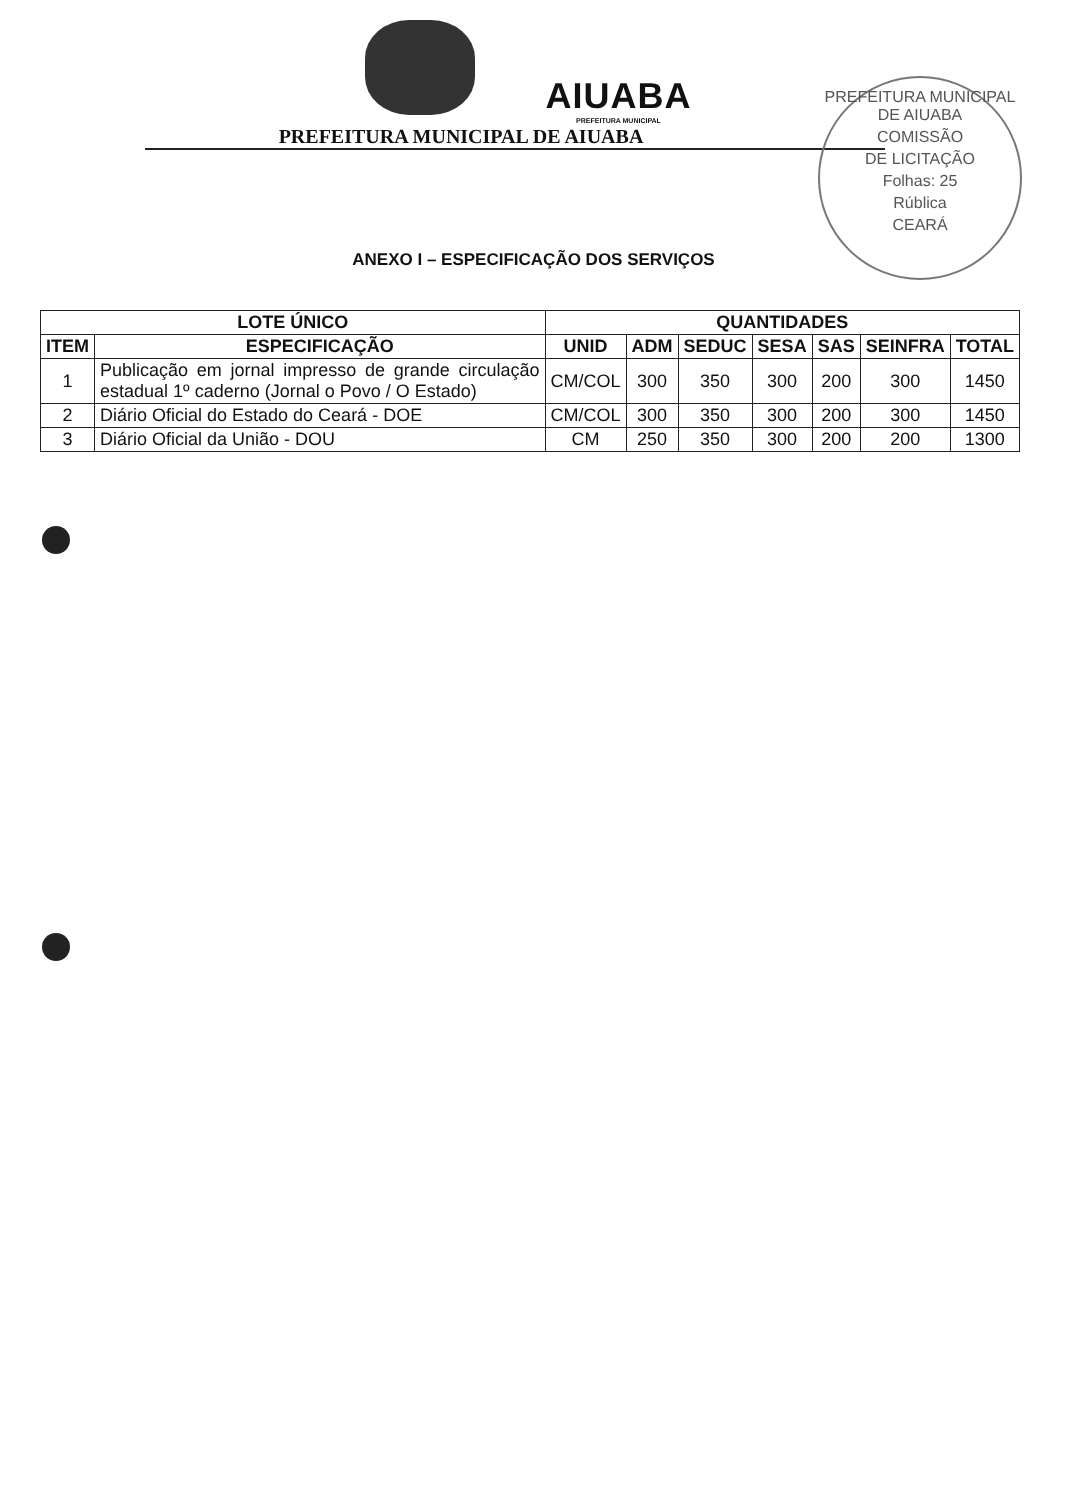AIUABA
PREFEITURA MUNICIPAL
PREFEITURA MUNICIPAL DE AIUABA
PREFEITURA MUNICIPAL DE AIUABA
COMISSÃO
DE LICITAÇÃO
Folhas: 25
Rública
CEARÁ
ANEXO I – ESPECIFICAÇÃO DOS SERVIÇOS
| LOTE ÚNICO | | QUANTIDADES | | | | | | |
| --- | --- | --- | --- | --- | --- | --- | --- | --- |
| ITEM | ESPECIFICAÇÃO | UNID | ADM | SEDUC | SESA | SAS | SEINFRA | TOTAL |
| 1 | Publicação em jornal impresso de grande circulação estadual 1º caderno (Jornal o Povo / O Estado) | CM/COL | 300 | 350 | 300 | 200 | 300 | 1450 |
| 2 | Diário Oficial do Estado do Ceará - DOE | CM/COL | 300 | 350 | 300 | 200 | 300 | 1450 |
| 3 | Diário Oficial da União - DOU | CM | 250 | 350 | 300 | 200 | 200 | 1300 |